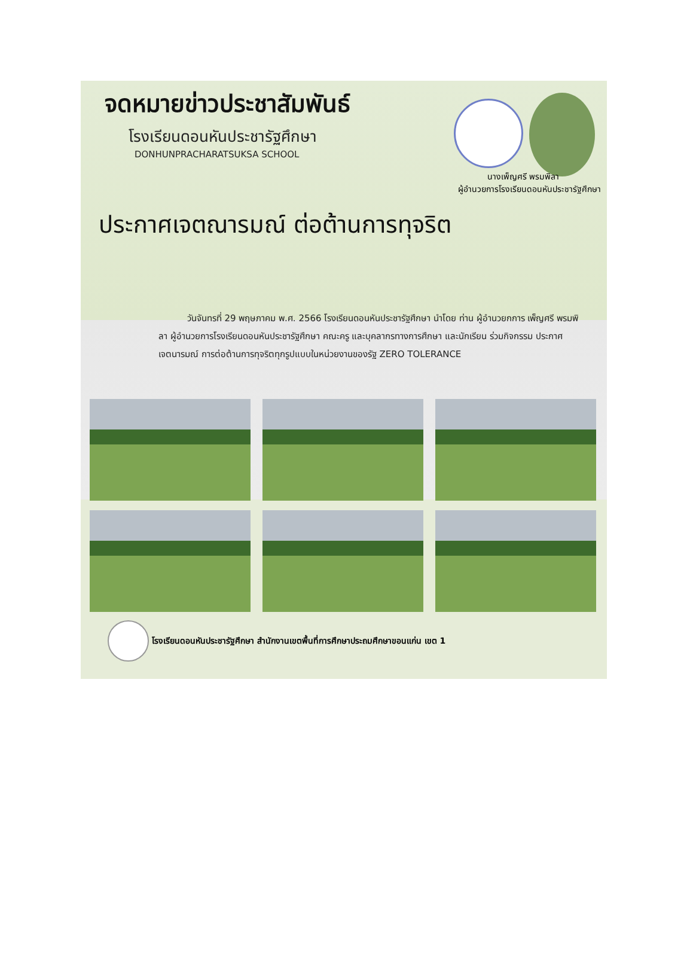จดหมายข่าวประชาสัมพันธ์
โรงเรียนดอนหันประชารัฐศึกษา
DONHUNPRACHARATSUKSA SCHOOL
นางเพ็ญศรี พรมพิลา
ผู้อำนวยการโรงเรียนดอนหันประชารัฐศึกษา
ประกาศเจตณารมณ์ ต่อต้านการทุจริต
วันจันทรที่ 29 พฤษภาคม พ.ศ. 2566 โรงเรียนดอนหันประชารัฐศึกษา นำโดย ท่าน ผู้อำนวยกการ เพ็ญศรี พรมพิลา ผู้อำนวยการโรงเรียนดอนหันประชารัฐศึกษา คณะครู และบุคลากรทางการศึกษา และนักเรียน ร่วมกิจกรรม ประกาศเจตนารมณ์ การต่อต้านการทุจริตทุกรูปแบบในหน่วยงานของรัฐ ZERO TOLERANCE
โรงเรียนดอนหันประชารัฐศึกษา สำนักงานเขตพื้นที่การศึกษาประถมศึกษาขอนแก่น เขต 1